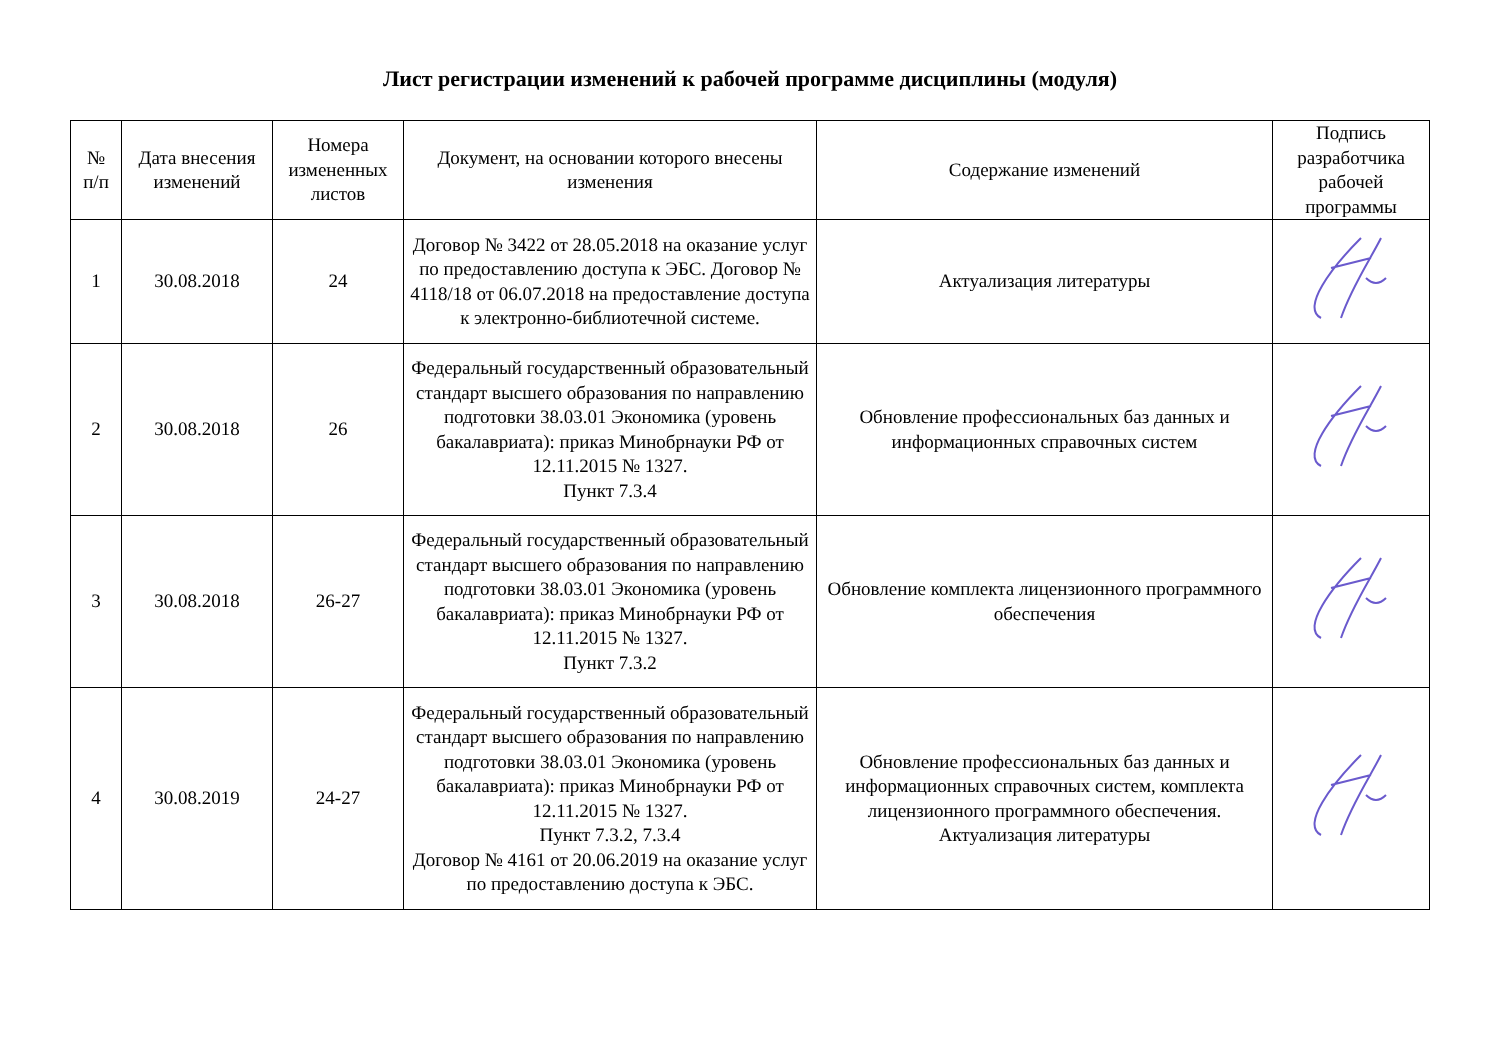Лист регистрации изменений к рабочей программе дисциплины (модуля)
| № п/п | Дата внесения изменений | Номера измененных листов | Документ, на основании которого внесены изменения | Содержание изменений | Подпись разработчика рабочей программы |
| --- | --- | --- | --- | --- | --- |
| 1 | 30.08.2018 | 24 | Договор № 3422 от 28.05.2018 на оказание услуг по предоставлению доступа к ЭБС. Договор № 4118/18 от 06.07.2018 на предоставление доступа к электронно-библиотечной системе. | Актуализация литературы | |
| 2 | 30.08.2018 | 26 | Федеральный государственный образовательный стандарт высшего образования по направлению подготовки 38.03.01 Экономика (уровень бакалавриата): приказ Минобрнауки РФ от 12.11.2015 № 1327. Пункт 7.3.4 | Обновление профессиональных баз данных и информационных справочных систем | |
| 3 | 30.08.2018 | 26-27 | Федеральный государственный образовательный стандарт высшего образования по направлению подготовки 38.03.01 Экономика (уровень бакалавриата): приказ Минобрнауки РФ от 12.11.2015 № 1327. Пункт 7.3.2 | Обновление комплекта лицензионного программного обеспечения | |
| 4 | 30.08.2019 | 24-27 | Федеральный государственный образовательный стандарт высшего образования по направлению подготовки 38.03.01 Экономика (уровень бакалавриата): приказ Минобрнауки РФ от 12.11.2015 № 1327. Пункт 7.3.2, 7.3.4 Договор № 4161 от 20.06.2019 на оказание услуг по предоставлению доступа к ЭБС. | Обновление профессиональных баз данных и информационных справочных систем, комплекта лицензионного программного обеспечения. Актуализация литературы | |